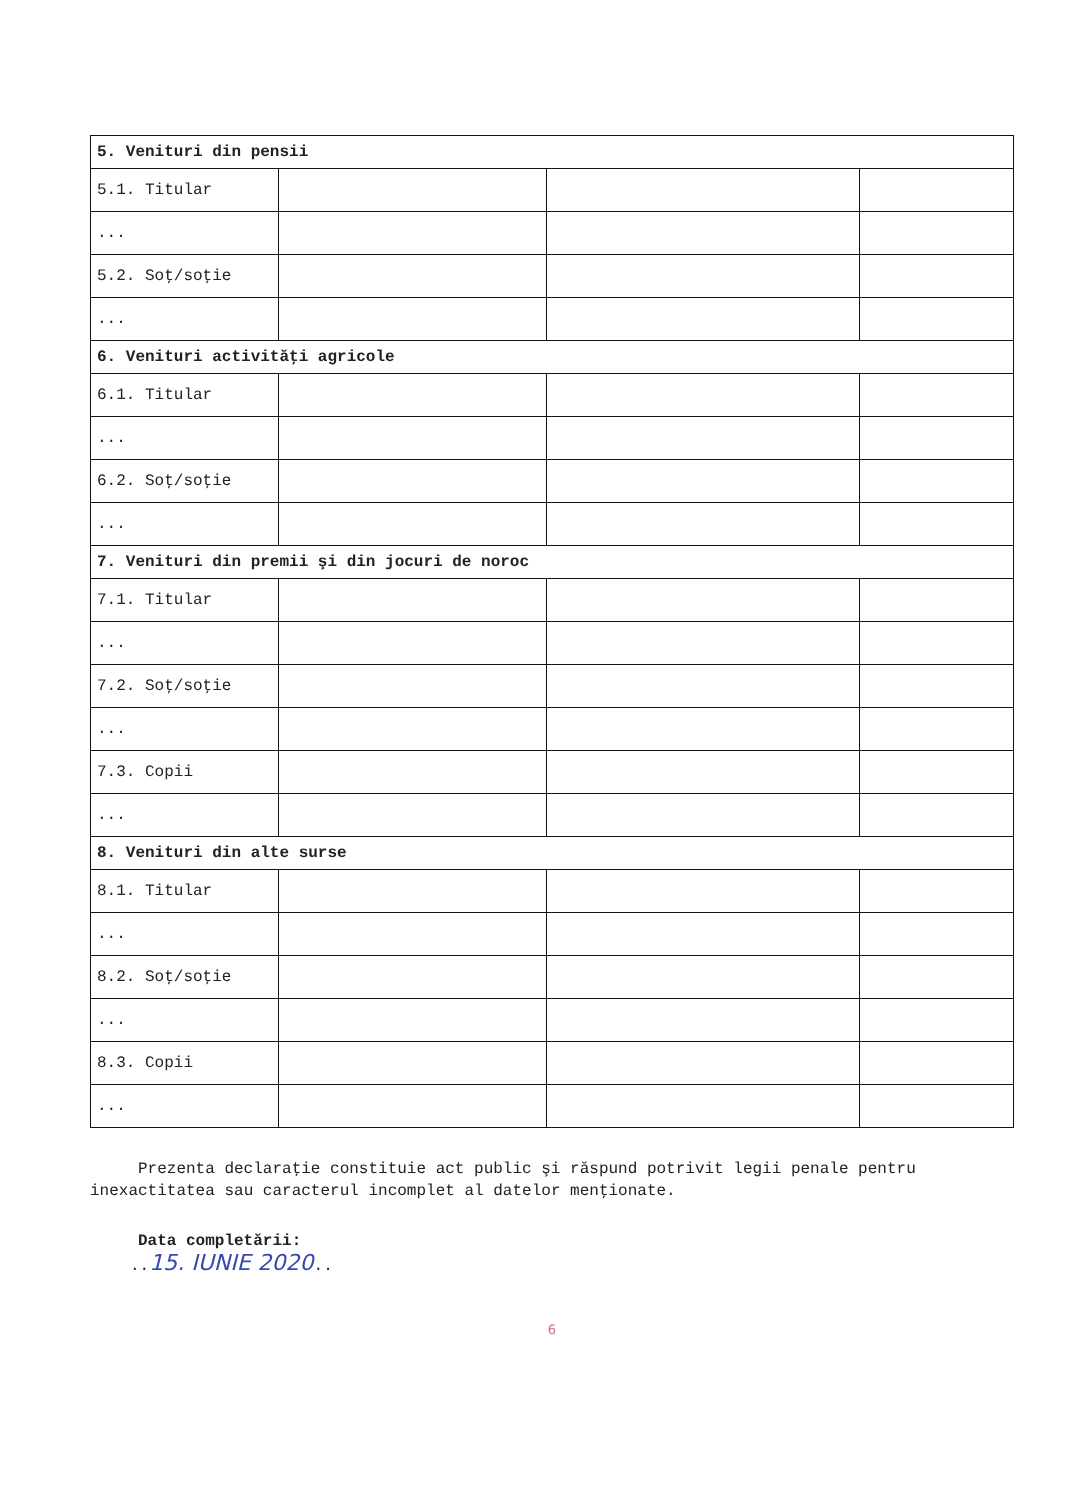| 5. Venituri din pensii | | | |
| 5.1. Titular | | | |
| ... | | | |
| 5.2. Soţ/soţie | | | |
| ... | | | |
| 6. Venituri activităţi agricole | | | |
| 6.1. Titular | | | |
| ... | | | |
| 6.2. Soţ/soţie | | | |
| ... | | | |
| 7. Venituri din premii şi din jocuri de noroc | | | |
| 7.1. Titular | | | |
| ... | | | |
| 7.2. Soţ/soţie | | | |
| ... | | | |
| 7.3. Copii | | | |
| ... | | | |
| 8. Venituri din alte surse | | | |
| 8.1. Titular | | | |
| ... | | | |
| 8.2. Soţ/soţie | | | |
| ... | | | |
| 8.3. Copii | | | |
| ... | | | |
Prezenta declaraţie constituie act public şi răspund potrivit legii penale pentru inexactitatea sau caracterul incomplet al datelor menţionate.
Data completării:
..15. IUNIE 2020..
6